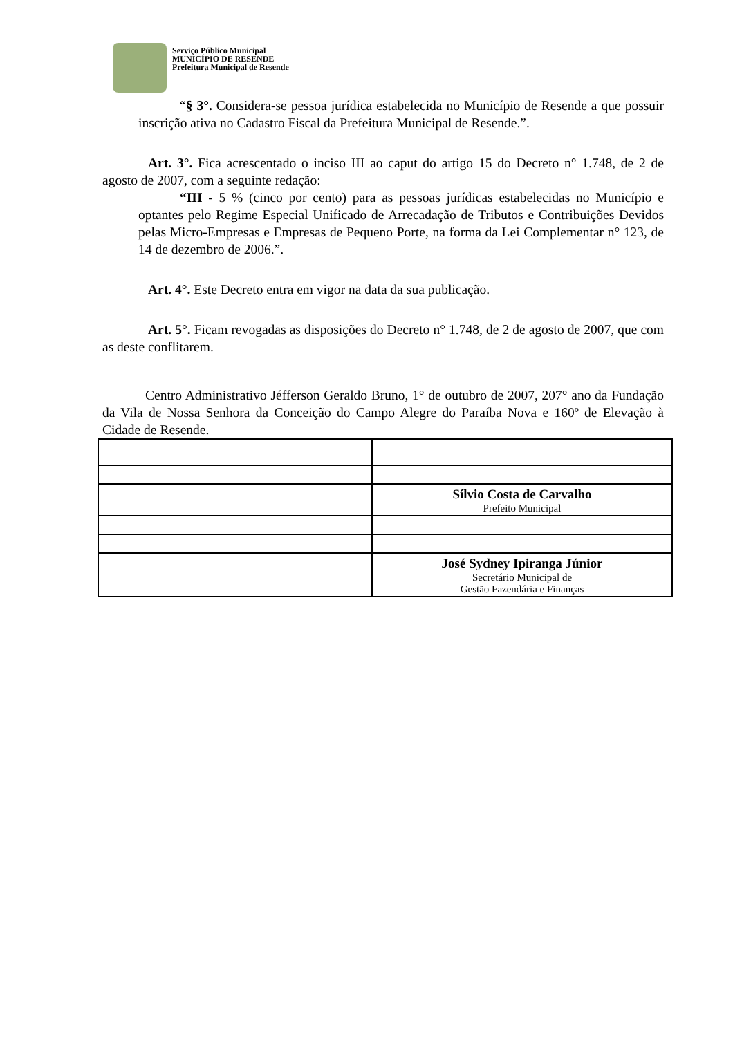Serviço Público Municipal
MUNICÍPIO DE RESENDE
Prefeitura Municipal de Resende
“§ 3°. Considera-se pessoa jurídica estabelecida no Município de Resende a que possuir inscrição ativa no Cadastro Fiscal da Prefeitura Municipal de Resende.”.
Art. 3°. Fica acrescentado o inciso III ao caput do artigo 15 do Decreto n° 1.748, de 2 de agosto de 2007, com a seguinte redação:
“III - 5 % (cinco por cento) para as pessoas jurídicas estabelecidas no Município e optantes pelo Regime Especial Unificado de Arrecadação de Tributos e Contribuições Devidos pelas Micro-Empresas e Empresas de Pequeno Porte, na forma da Lei Complementar n° 123, de 14 de dezembro de 2006.”.
Art. 4°. Este Decreto entra em vigor na data da sua publicação.
Art. 5°. Ficam revogadas as disposições do Decreto n° 1.748, de 2 de agosto de 2007, que com as deste conflitarem.
Centro Administrativo Jéfferson Geraldo Bruno, 1° de outubro de 2007, 207° ano da Fundação da Vila de Nossa Senhora da Conceição do Campo Alegre do Paraíba Nova e 160º de Elevação à Cidade de Resende.
| | Sílvio Costa de Carvalho Prefeito Municipal |
| | José Sydney Ipiranga Júnior Secretário Municipal de Gestão Fazendária e Finanças |